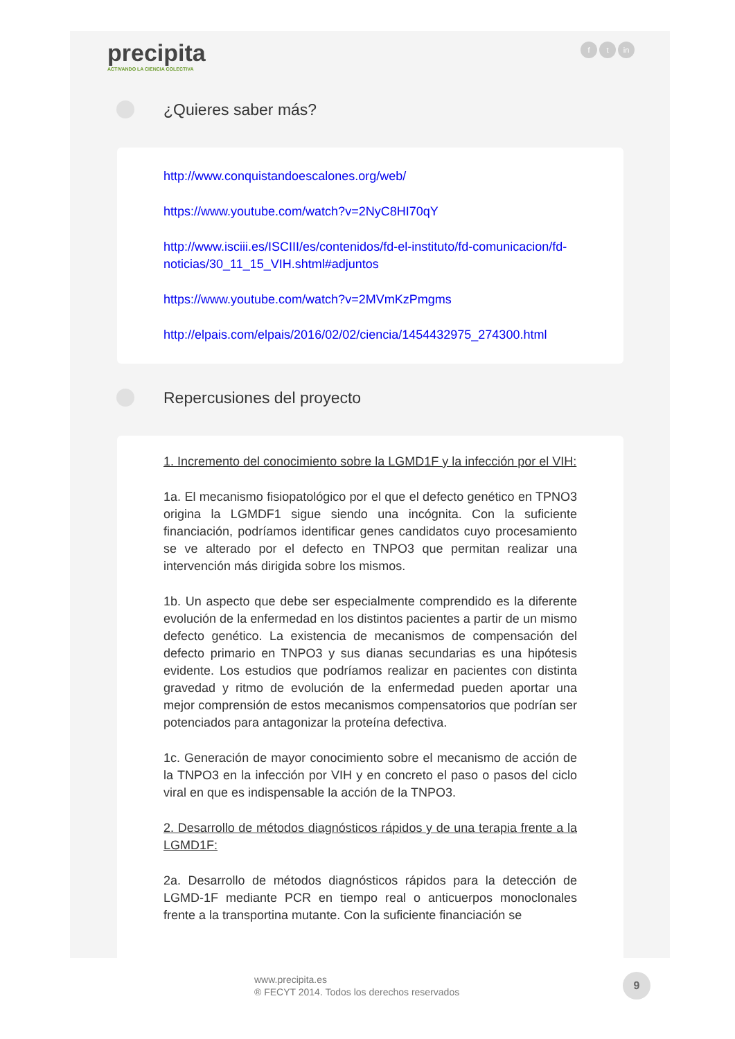precipita
ACTIVANDO LA CIENCIA COLECTIVA
ft in
¿Quieres saber más?
http://www.conquistandoescalones.org/web/
https://www.youtube.com/watch?v=2NyC8HI70qY
http://www.isciii.es/ISCIII/es/contenidos/fd-el-instituto/fd-comunicacion/fd-noticias/30_11_15_VIH.shtml#adjuntos
https://www.youtube.com/watch?v=2MVmKzPmgms
http://elpais.com/elpais/2016/02/02/ciencia/1454432975_274300.html
Repercusiones del proyecto
1. Incremento del conocimiento sobre la LGMD1F y la infección por el VIH:
1a. El mecanismo fisiopatológico por el que el defecto genético en TPNO3 origina la LGMDF1 sigue siendo una incógnita. Con la suficiente financiación, podríamos identificar genes candidatos cuyo procesamiento se ve alterado por el defecto en TNPO3 que permitan realizar una intervención más dirigida sobre los mismos.
1b. Un aspecto que debe ser especialmente comprendido es la diferente evolución de la enfermedad en los distintos pacientes a partir de un mismo defecto genético. La existencia de mecanismos de compensación del defecto primario en TNPO3 y sus dianas secundarias es una hipótesis evidente. Los estudios que podríamos realizar en pacientes con distinta gravedad y ritmo de evolución de la enfermedad pueden aportar una mejor comprensión de estos mecanismos compensatorios que podrían ser potenciados para antagonizar la proteína defectiva.
1c. Generación de mayor conocimiento sobre el mecanismo de acción de la TNPO3 en la infección por VIH y en concreto el paso o pasos del ciclo viral en que es indispensable la acción de la TNPO3.
2. Desarrollo de métodos diagnósticos rápidos y de una terapia frente a la LGMD1F:
2a. Desarrollo de métodos diagnósticos rápidos para la detección de LGMD-1F mediante PCR en tiempo real o anticuerpos monoclonales frente a la transportina mutante. Con la suficiente financiación se
www.precipita.es
® FECYT 2014. Todos los derechos reservados
9